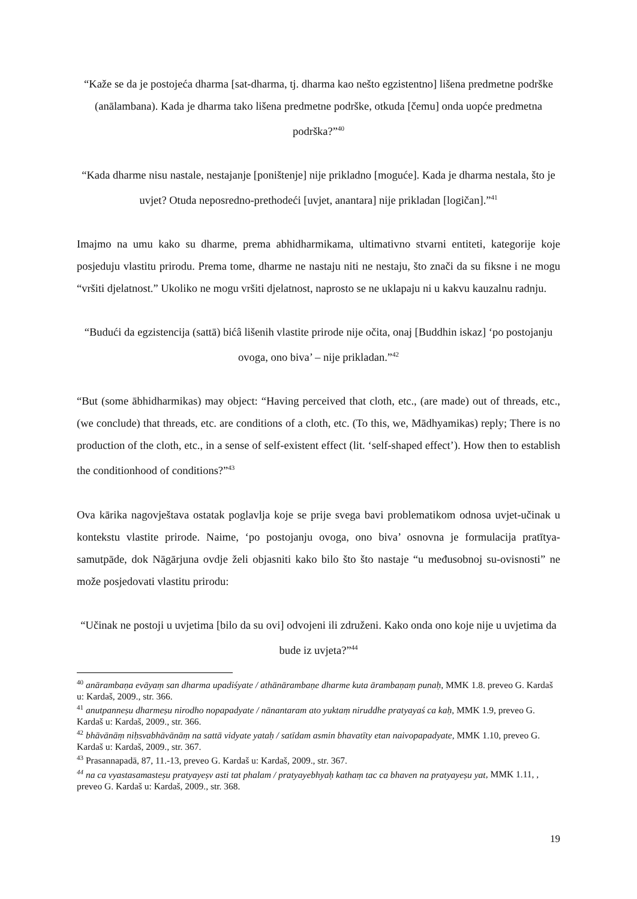“Kaže se da je postojeća dharma [sat-dharma, tj. dharma kao nešto egzistentno] lišena predmetne podrške (anālambana). Kada je dharma tako lišena predmetne podrške, otkuda [čemu] onda uopće predmetna podrška?”<sup>40</sup>
“Kada dharme nisu nastale, nestajanje [poništenje] nije prikladno [moguće]. Kada je dharma nestala, što je uvjet? Otuda neposredno-prethodeći [uvjet, anantara] nije prikladan [logičan].”<sup>41</sup>
Imajmo na umu kako su dharme, prema abhidharmikama, ultimativno stvarni entiteti, kategorije koje posjeduju vlastitu prirodu. Prema tome, dharme ne nastaju niti ne nestaju, što znači da su fiksne i ne mogu “vršiti djelatnost.” Ukoliko ne mogu vršiti djelatnost, naprosto se ne uklapaju ni u kakvu kauzalnu radnju.
“Budući da egzistencija (sattā) bićâ lišenih vlastite prirode nije očita, onaj [Buddhin iskaz] ‘po postojanju ovoga, ono biva’ – nije prikladan.”<sup>42</sup>
“But (some ābhidharmikas) may object: “Having perceived that cloth, etc., (are made) out of threads, etc., (we conclude) that threads, etc. are conditions of a cloth, etc. (To this, we, Mādhyamikas) reply; There is no production of the cloth, etc., in a sense of self-existent effect (lit. ‘self-shaped effect’). How then to establish the conditionhood of conditions?”<sup>43</sup>
Ova kārika nagovještava ostatak poglavlja koje se prije svega bavi problematikom odnosa uvjet-učinak u kontekstu vlastite prirode. Naime, ‘po postojanju ovoga, ono biva’ osnovna je formulacija pratītya-samutpāde, dok Nāgārjuna ovdje želi objasniti kako bilo što što nastaje “u međusobnoj su-ovisnosti” ne može posjedovati vlastitu prirodu:
“Učinak ne postoji u uvjetima [bilo da su ovi] odvojeni ili združeni. Kako onda ono koje nije u uvjetima da bude iz uvjeta?”<sup>44</sup>
<sup>40</sup> anārambaṇa evāyaṃ san dharma upadiśyate / athānārambaṇe dharme kuta ārambaṇaṃ punaḥ, MMK 1.8. preveo G. Kardaš u: Kardaš, 2009., str. 366.
<sup>41</sup> anutpanneṣu dharmeṣu nirodho nopapadyate / nānantaram ato yuktaṃ niruddhe pratyayaś ca kaḥ, MMK 1.9, preveo G. Kardaš u: Kardaš, 2009., str. 366.
<sup>42</sup> bhāvānāṃ niḥsvabhāvānāṃ na sattā vidyate yataḥ / satīdam asmin bhavatīty etan naivopapadyate, MMK 1.10, preveo G. Kardaš u: Kardaš, 2009., str. 367.
<sup>43</sup> Prasannapadā, 87, 11.-13, preveo G. Kardaš u: Kardaš, 2009., str. 367.
<sup>44</sup> na ca vyastasamasteṣu pratyayeṣv asti tat phalam / pratyayebhyaḥ kathaṃ tac ca bhaven na pratyayeṣu yat, MMK 1.11, , preveo G. Kardaš u: Kardaš, 2009., str. 368.
19